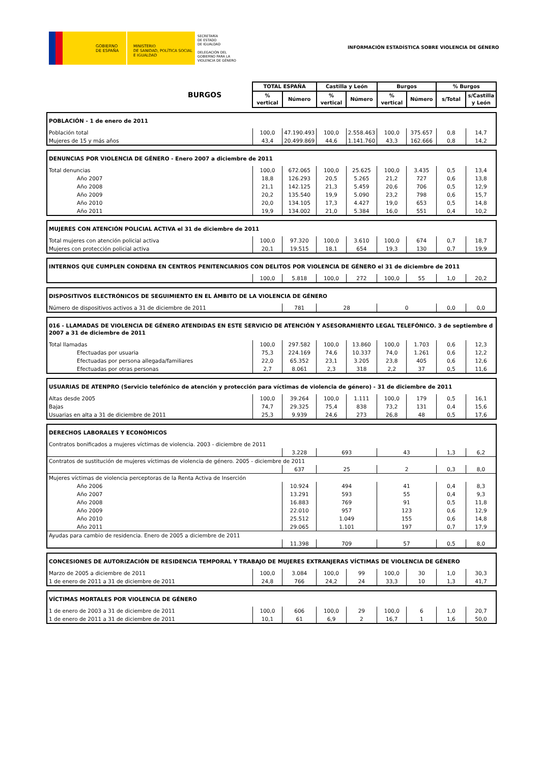GOBIERNO
DE ESPAÑA
MINISTERIO
DE SANIDAD, POLÍTICA SOCIAL
E IGUALDAD
SECRETARÍA
DE ESTADO
DE IGUALDAD
DELEGACIÓN DEL
GOBIERNO PARA LA
VIOLENCIA DE GÉNERO
INFORMACIÓN ESTADÍSTICA SOBRE VIOLENCIA DE GÉNERO
| BURGOS | TOTAL ESPAÑA | | Castilla y León | | Burgos | | % Burgos | |
| | % vertical | Número | % vertical | Número | % vertical | Número | s/Total | s/Castilla y León |
| POBLACIÓN - 1 de enero de 2011 | | | | | | | | |
| Población total | 100,0 | 47.190.493 | 100,0 | 2.558.463 | 100,0 | 375.657 | 0,8 | 14,7 |
| Mujeres de 15 y más años | 43,4 | 20.499.869 | 44,6 | 1.141.760 | 43,3 | 162.666 | 0,8 | 14,2 |
| DENUNCIAS POR VIOLENCIA DE GÉNERO - Enero 2007 a diciembre de 2011 | | | | | | | | |
| Total denuncias | 100,0 | 672.065 | 100,0 | 25.625 | 100,0 | 3.435 | 0,5 | 13,4 |
| Año 2007 | 18,8 | 126.293 | 20,5 | 5.265 | 21,2 | 727 | 0,6 | 13,8 |
| Año 2008 | 21,1 | 142.125 | 21,3 | 5.459 | 20,6 | 706 | 0,5 | 12,9 |
| Año 2009 | 20,2 | 135.540 | 19,9 | 5.090 | 23,2 | 798 | 0,6 | 15,7 |
| Año 2010 | 20,0 | 134.105 | 17,3 | 4.427 | 19,0 | 653 | 0,5 | 14,8 |
| Año 2011 | 19,9 | 134.002 | 21,0 | 5.384 | 16,0 | 551 | 0,4 | 10,2 |
| MUJERES CON ATENCIÓN POLICIAL ACTIVA el 31 de diciembre de 2011 | | | | | | | | |
| Total mujeres con atención policial activa | 100,0 | 97.320 | 100,0 | 3.610 | 100,0 | 674 | 0,7 | 18,7 |
| Mujeres con protección policial activa | 20,1 | 19.515 | 18,1 | 654 | 19,3 | 130 | 0,7 | 19,9 |
| INTERNOS QUE CUMPLEN CONDENA EN CENTROS PENITENCIARIOS CON DELITOS POR VIOLENCIA DE GÉNERO el 31 de diciembre de 2011 | | | | | | | | |
| | 100,0 | 5.818 | 100,0 | 272 | 100,0 | 55 | 1,0 | 20,2 |
| DISPOSITIVOS ELECTRÓNICOS DE SEGUIMIENTO EN EL ÁMBITO DE LA VIOLENCIA DE GÉNERO | | | | | | | | |
| Número de dispositivos activos a 31 de diciembre de 2011 | | 781 | 28 | | 0 | | 0,0 | 0,0 |
| 016 - LLAMADAS DE VIOLENCIA DE GÉNERO ATENDIDAS EN ESTE SERVICIO DE ATENCIÓN Y ASESORAMIENTO LEGAL TELEFÓNICO. 3 de septiembre d 2007 a 31 de diciembre de 2011 | | | | | | | | |
| Total llamadas | 100,0 | 297.582 | 100,0 | 13.860 | 100,0 | 1.703 | 0,6 | 12,3 |
| Efectuadas por usuaria | 75,3 | 224.169 | 74,6 | 10.337 | 74,0 | 1.261 | 0,6 | 12,2 |
| Efectuadas por persona allegada/familiares | 22,0 | 65.352 | 23,1 | 3.205 | 23,8 | 405 | 0,6 | 12,6 |
| Efectuadas por otras personas | 2,7 | 8.061 | 2,3 | 318 | 2,2 | 37 | 0,5 | 11,6 |
| USUARIAS DE ATENPRO (Servicio telefónico de atención y protección para víctimas de violencia de género) - 31 de diciembre de 2011 | | | | | | | | |
| Altas desde 2005 | 100,0 | 39.264 | 100,0 | 1.111 | 100,0 | 179 | 0,5 | 16,1 |
| Bajas | 74,7 | 29.325 | 75,4 | 838 | 73,2 | 131 | 0,4 | 15,6 |
| Usuarias en alta a 31 de diciembre de 2011 | 25,3 | 9.939 | 24,6 | 273 | 26,8 | 48 | 0,5 | 17,6 |
| DERECHOS LABORALES Y ECONÓMICOS | | | | | | | | |
| Contratos bonificados a mujeres víctimas de violencia. 2003 - diciembre de 2011 | | | | | | | | |
| | | 3.228 | 693 | | 43 | | 1,3 | 6,2 |
| Contratos de sustitución de mujeres víctimas de violencia de género. 2005 - diciembre de 2011 | | | | | | | | |
| | | 637 | 25 | | 2 | | 0,3 | 8,0 |
| Mujeres víctimas de violencia perceptoras de la Renta Activa de Inserción | | | | | | | | |
| Año 2006 | | 10.924 | 494 | | 41 | | 0,4 | 8,3 |
| Año 2007 | | 13.291 | 593 | | 55 | | 0,4 | 9,3 |
| Año 2008 | | 16.883 | 769 | | 91 | | 0,5 | 11,8 |
| Año 2009 | | 22.010 | 957 | | 123 | | 0,6 | 12,9 |
| Año 2010 | | 25.512 | 1.049 | | 155 | | 0,6 | 14,8 |
| Año 2011 | | 29.065 | 1.101 | | 197 | | 0,7 | 17,9 |
| Ayudas para cambio de residencia. Enero de 2005 a diciembre de 2011 | | | | | | | | |
| | | 11.398 | 709 | | 57 | | 0,5 | 8,0 |
| CONCESIONES DE AUTORIZACIÓN DE RESIDENCIA TEMPORAL Y TRABAJO DE MUJERES EXTRANJERAS VÍCTIMAS DE VIOLENCIA DE GÉNERO | | | | | | | | |
| Marzo de 2005 a diciembre de 2011 | 100,0 | 3.084 | 100,0 | 99 | 100,0 | 30 | 1,0 | 30,3 |
| 1 de enero de 2011 a 31 de diciembre de 2011 | 24,8 | 766 | 24,2 | 24 | 33,3 | 10 | 1,3 | 41,7 |
| VÍCTIMAS MORTALES POR VIOLENCIA DE GÉNERO | | | | | | | | |
| 1 de enero de 2003 a 31 de diciembre de 2011 | 100,0 | 606 | 100,0 | 29 | 100,0 | 6 | 1,0 | 20,7 |
| 1 de enero de 2011 a 31 de diciembre de 2011 | 10,1 | 61 | 6,9 | 2 | 16,7 | 1 | 1,6 | 50,0 |